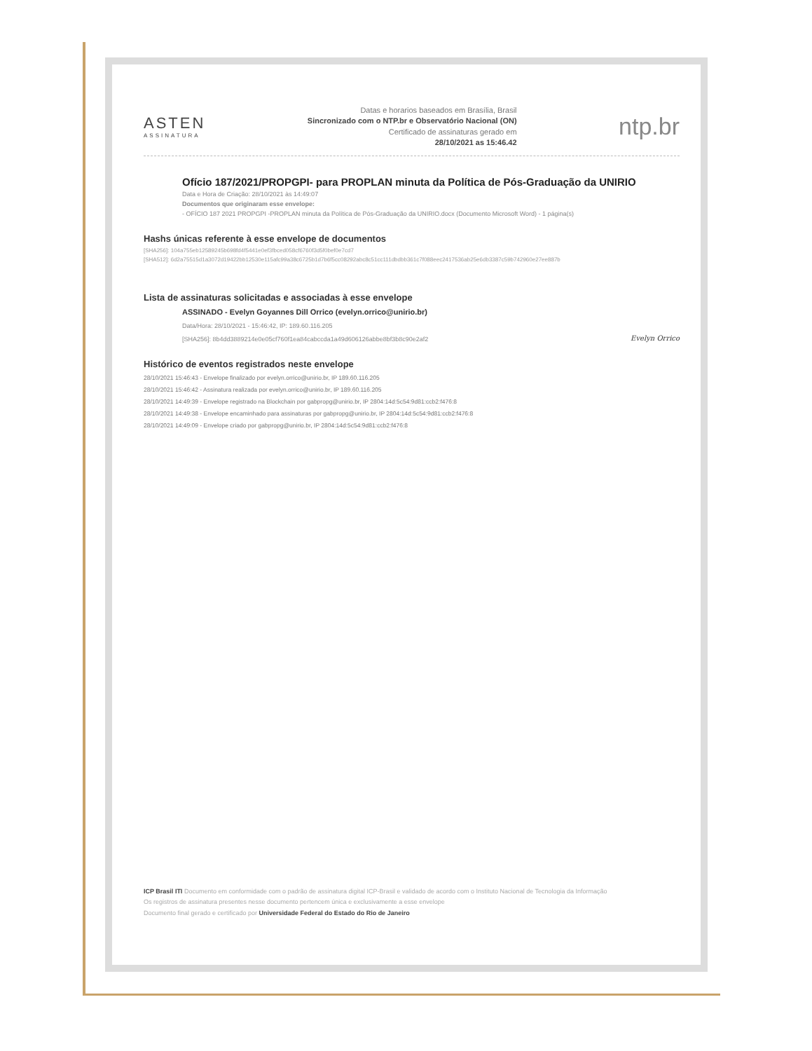ASTEN
ASSINATURA
Datas e horarios baseados em Brasília, Brasil
Sincronizado com o NTP.br e Observatório Nacional (ON)
Certificado de assinaturas gerado em
28/10/2021 as 15:46.42
ntp.br
Ofício 187/2021/PROPGPI- para PROPLAN minuta da Política de Pós-Graduação da UNIRIO
Data e Hora de Criação: 28/10/2021 às 14:49:07
Documentos que originaram esse envelope:
- OFÍCIO 187 2021 PROPGPI -PROPLAN minuta da Política de Pós-Graduação da UNIRIO.docx (Documento Microsoft Word) - 1 página(s)
Hashs únicas referente à esse envelope de documentos
[SHA256]: 104a755eb12589245b698fd4f5441e0ef3fbced058cf6760f3d5f0bef0e7cd7
[SHA512]: 6d2a75515d1a3072d19422bb12530e115afc99a38c6725b1d7b6f5cc08292abc8c51cc111dbdbb361c7f088eec2417536ab25e6db3387c59b742960e27ee887b
Lista de assinaturas solicitadas e associadas à esse envelope
ASSINADO - Evelyn Goyannes Dill Orrico (evelyn.orrico@unirio.br)
Data/Hora: 28/10/2021 - 15:46:42, IP: 189.60.116.205
[SHA256]: 8b4dd3889214e0e05cf760f1ea84cabccda1a49d606126abbe8bf3b8c90e2af2 Evelyn Orrico
Histórico de eventos registrados neste envelope
28/10/2021 15:46:43 - Envelope finalizado por evelyn.orrico@unirio.br, IP 189.60.116.205
28/10/2021 15:46:42 - Assinatura realizada por evelyn.orrico@unirio.br, IP 189.60.116.205
28/10/2021 14:49:39 - Envelope registrado na Blockchain por gabpropg@unirio.br, IP 2804:14d:5c54:9d81:ccb2:f476:8
28/10/2021 14:49:38 - Envelope encaminhado para assinaturas por gabpropg@unirio.br, IP 2804:14d:5c54:9d81:ccb2:f476:8
28/10/2021 14:49:09 - Envelope criado por gabpropg@unirio.br, IP 2804:14d:5c54:9d81:ccb2:f476:8
ICP Brasil ITI Documento em conformidade com o padrão de assinatura digital ICP-Brasil e validado de acordo com o Instituto Nacional de Tecnologia da Informação
Os registros de assinatura presentes nesse documento pertencem única e exclusivamente a esse envelope
Documento final gerado e certificado por Universidade Federal do Estado do Rio de Janeiro